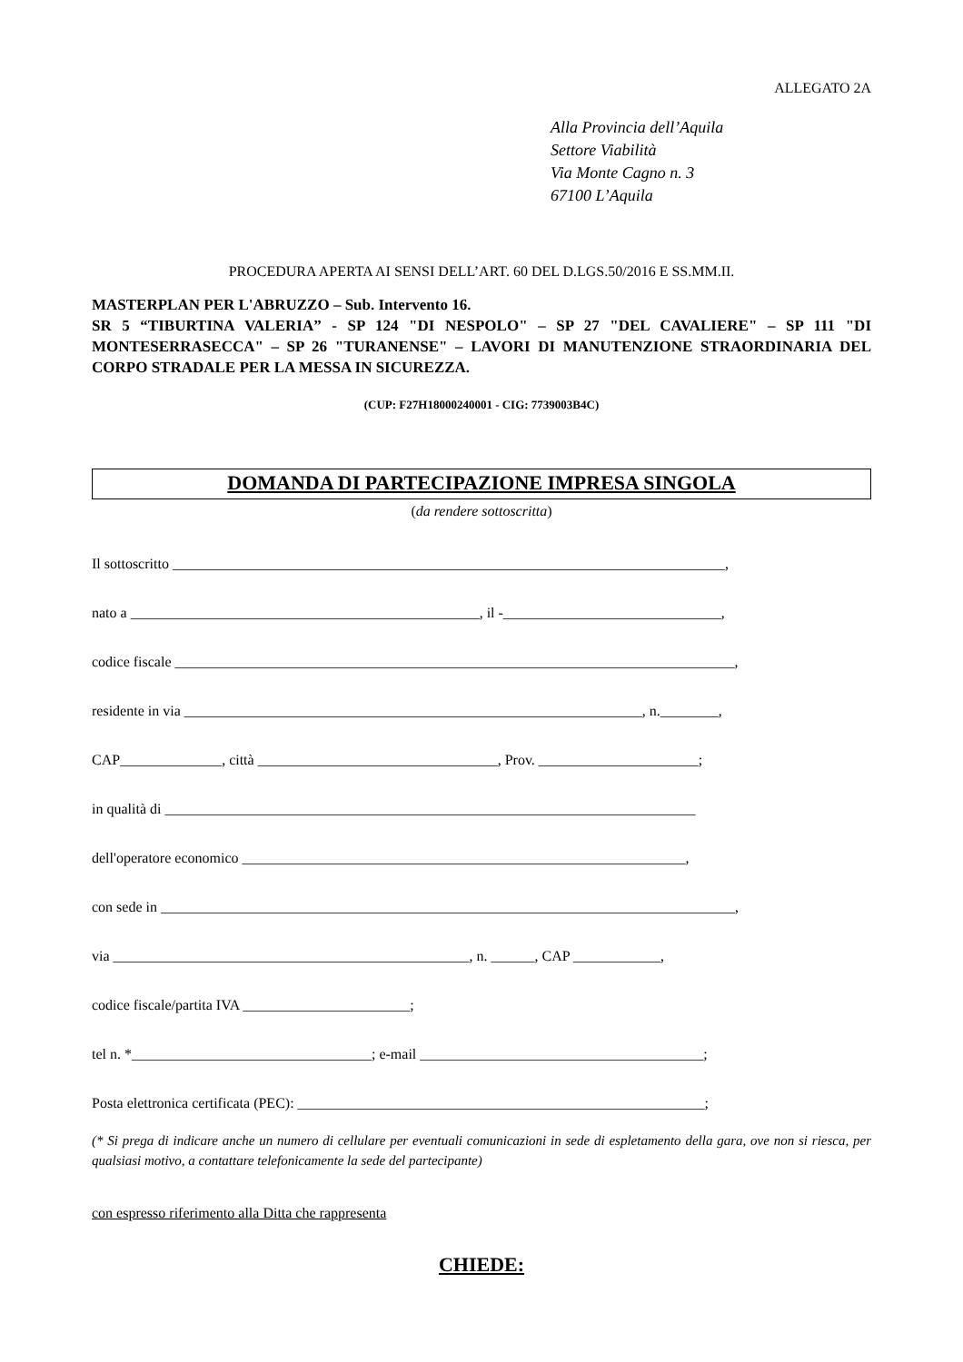ALLEGATO 2A
Alla Provincia dell’Aquila
Settore Viabilità
Via Monte Cagno n. 3
67100 L’Aquila
PROCEDURA APERTA AI SENSI DELL’ART. 60 DEL D.LGS.50/2016 E SS.MM.II.
MASTERPLAN PER L'ABRUZZO – Sub. Intervento 16.
SR 5 “TIBURTINA VALERIA” - SP 124 "DI NESPOLO" – SP 27 "DEL CAVALIERE" – SP 111 "DI MONTESERRASECCA" – SP 26 "TURANENSE" – LAVORI DI MANUTENZIONE STRAORDINARIA DEL CORPO STRADALE PER LA MESSA IN SICUREZZA.
(CUP: F27H18000240001 - CIG: 7739003B4C)
DOMANDA DI PARTECIPAZIONE IMPRESA SINGOLA
(da rendere sottoscritta)
Il sottoscritto ____________________________________________________________________________,
nato a ________________________________________________, il -______________________________,
codice fiscale _____________________________________________________________________________,
residente in via _______________________________________________________________, n.________,
CAP______________, città _________________________________, Prov. ______________________;
in qualità di _________________________________________________________________________
dell'operatore economico _____________________________________________________________,
con sede in _______________________________________________________________________________,
via _________________________________________________, n. ______, CAP ____________,
codice fiscale/partita IVA _______________________;
tel n. *_________________________________; e-mail _______________________________________;
Posta elettronica certificata (PEC): ________________________________________________________;
(* Si prega di indicare anche un numero di cellulare per eventuali comunicazioni in sede di espletamento della gara, ove non si riesca, per qualsiasi motivo, a contattare telefonicamente la sede del partecipante)
con espresso riferimento alla Ditta che rappresenta
CHIEDE: